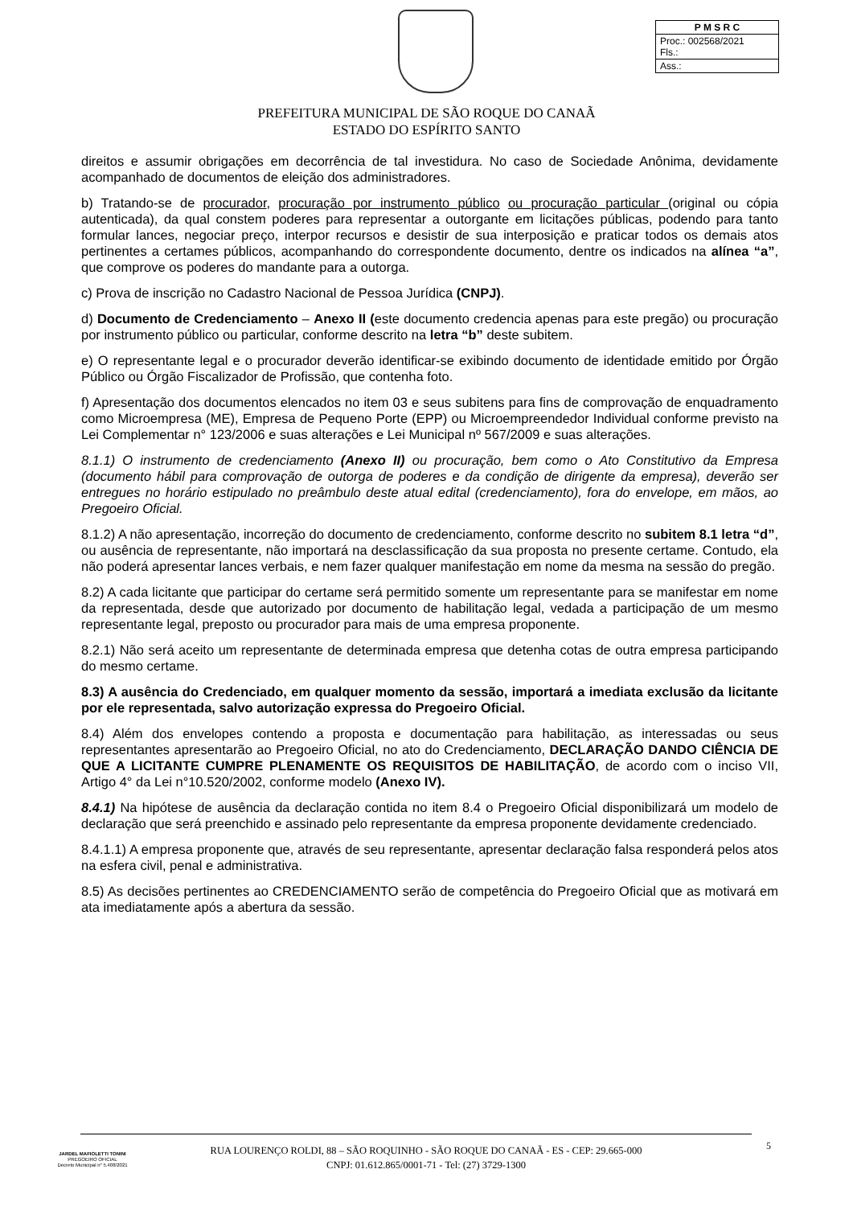| P M S R C |
| Proc.: 002568/2021 Fls.: |
| Ass.: |
PREFEITURA MUNICIPAL DE SÃO ROQUE DO CANAÃ
ESTADO DO ESPÍRITO SANTO
direitos e assumir obrigações em decorrência de tal investidura. No caso de Sociedade Anônima, devidamente acompanhado de documentos de eleição dos administradores.
b) Tratando-se de procurador, procuração por instrumento público ou procuração particular (original ou cópia autenticada), da qual constem poderes para representar a outorgante em licitações públicas, podendo para tanto formular lances, negociar preço, interpor recursos e desistir de sua interposição e praticar todos os demais atos pertinentes a certames públicos, acompanhando do correspondente documento, dentre os indicados na alínea “a”, que comprove os poderes do mandante para a outorga.
c) Prova de inscrição no Cadastro Nacional de Pessoa Jurídica (CNPJ).
d) Documento de Credenciamento – Anexo II (este documento credencia apenas para este pregão) ou procuração por instrumento público ou particular, conforme descrito na letra “b” deste subitem.
e) O representante legal e o procurador deverão identificar-se exibindo documento de identidade emitido por Órgão Público ou Órgão Fiscalizador de Profissão, que contenha foto.
f) Apresentação dos documentos elencados no item 03 e seus subitens para fins de comprovação de enquadramento como Microempresa (ME), Empresa de Pequeno Porte (EPP) ou Microempreendedor Individual conforme previsto na Lei Complementar n° 123/2006 e suas alterações e Lei Municipal nº 567/2009 e suas alterações.
8.1.1) O instrumento de credenciamento (Anexo II) ou procuração, bem como o Ato Constitutivo da Empresa (documento hábil para comprovação de outorga de poderes e da condição de dirigente da empresa), deverão ser entregues no horário estipulado no preâmbulo deste atual edital (credenciamento), fora do envelope, em mãos, ao Pregoeiro Oficial.
8.1.2) A não apresentação, incorreção do documento de credenciamento, conforme descrito no subitem 8.1 letra “d”, ou ausência de representante, não importará na desclassificação da sua proposta no presente certame. Contudo, ela não poderá apresentar lances verbais, e nem fazer qualquer manifestação em nome da mesma na sessão do pregão.
8.2) A cada licitante que participar do certame será permitido somente um representante para se manifestar em nome da representada, desde que autorizado por documento de habilitação legal, vedada a participação de um mesmo representante legal, preposto ou procurador para mais de uma empresa proponente.
8.2.1) Não será aceito um representante de determinada empresa que detenha cotas de outra empresa participando do mesmo certame.
8.3) A ausência do Credenciado, em qualquer momento da sessão, importará a imediata exclusão da licitante por ele representada, salvo autorização expressa do Pregoeiro Oficial.
8.4) Além dos envelopes contendo a proposta e documentação para habilitação, as interessadas ou seus representantes apresentarão ao Pregoeiro Oficial, no ato do Credenciamento, DECLARAÇÃO DANDO CIÊNCIA DE QUE A LICITANTE CUMPRE PLENAMENTE OS REQUISITOS DE HABILITAÇÃO, de acordo com o inciso VII, Artigo 4° da Lei n°10.520/2002, conforme modelo (Anexo IV).
8.4.1) Na hipótese de ausência da declaração contida no item 8.4 o Pregoeiro Oficial disponibilizará um modelo de declaração que será preenchido e assinado pelo representante da empresa proponente devidamente credenciado.
8.4.1.1) A empresa proponente que, através de seu representante, apresentar declaração falsa responderá pelos atos na esfera civil, penal e administrativa.
8.5) As decisões pertinentes ao CREDENCIAMENTO serão de competência do Pregoeiro Oficial que as motivará em ata imediatamente após a abertura da sessão.
JARDEL MAFIOLETTI TONINI
PREGOEIRO OFICIAL
Decreto Municipal n° 5.408/2021
RUA LOURENÇO ROLDI, 88 – SÃO ROQUINHO - SÃO ROQUE DO CANAÃ - ES - CEP: 29.665-000
CNPJ: 01.612.865/0001-71 - Tel: (27) 3729-1300
5